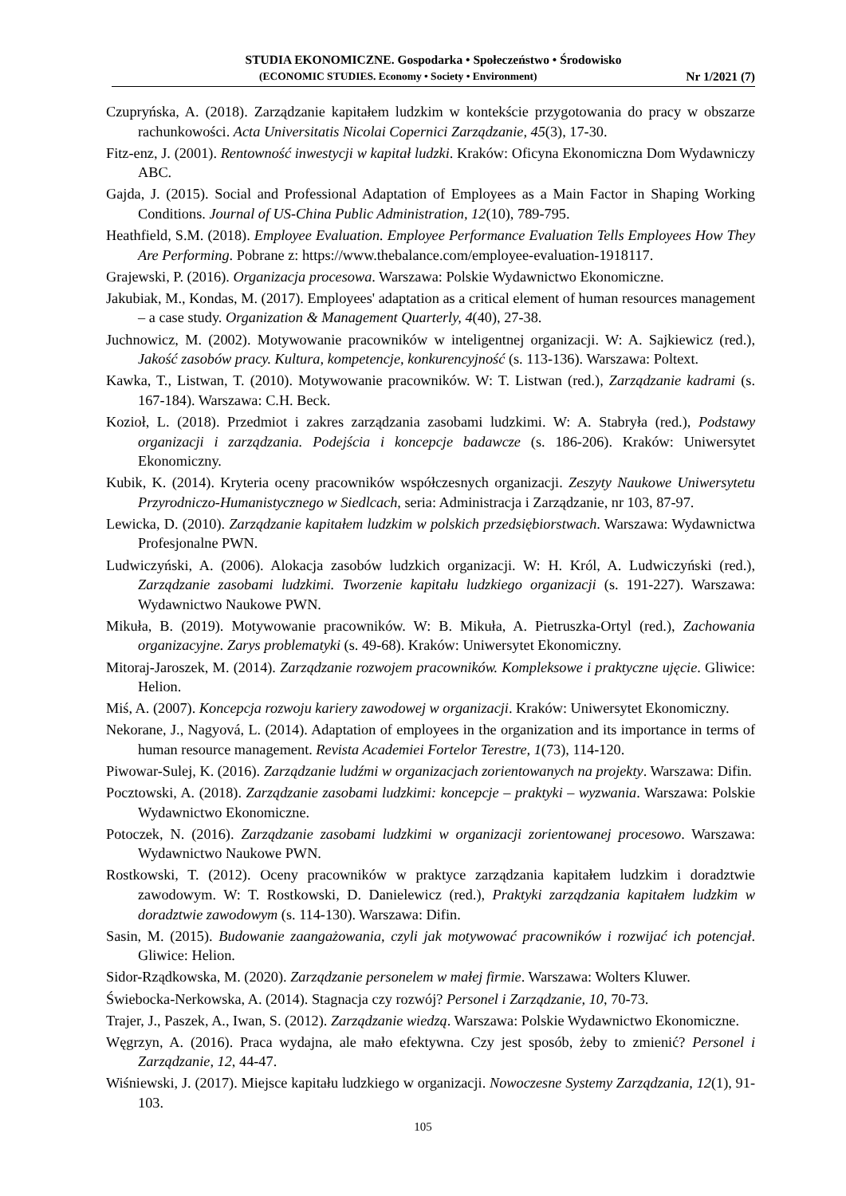STUDIA EKONOMICZNE. Gospodarka • Społeczeństwo • Środowisko
(ECONOMIC STUDIES. Economy • Society • Environment) Nr 1/2021 (7)
Czupryńska, A. (2018). Zarządzanie kapitałem ludzkim w kontekście przygotowania do pracy w obszarze rachunkowości. Acta Universitatis Nicolai Copernici Zarządzanie, 45(3), 17-30.
Fitz-enz, J. (2001). Rentowność inwestycji w kapitał ludzki. Kraków: Oficyna Ekonomiczna Dom Wydawniczy ABC.
Gajda, J. (2015). Social and Professional Adaptation of Employees as a Main Factor in Shaping Working Conditions. Journal of US-China Public Administration, 12(10), 789-795.
Heathfield, S.M. (2018). Employee Evaluation. Employee Performance Evaluation Tells Employees How They Are Performing. Pobrane z: https://www.thebalance.com/employee-evaluation-1918117.
Grajewski, P. (2016). Organizacja procesowa. Warszawa: Polskie Wydawnictwo Ekonomiczne.
Jakubiak, M., Kondas, M. (2017). Employees' adaptation as a critical element of human resources management – a case study. Organization & Management Quarterly, 4(40), 27-38.
Juchnowicz, M. (2002). Motywowanie pracowników w inteligentnej organizacji. W: A. Sajkiewicz (red.), Jakość zasobów pracy. Kultura, kompetencje, konkurencyjność (s. 113-136). Warszawa: Poltext.
Kawka, T., Listwan, T. (2010). Motywowanie pracowników. W: T. Listwan (red.), Zarządzanie kadrami (s. 167-184). Warszawa: C.H. Beck.
Kozioł, L. (2018). Przedmiot i zakres zarządzania zasobami ludzkimi. W: A. Stabryła (red.), Podstawy organizacji i zarządzania. Podejścia i koncepcje badawcze (s. 186-206). Kraków: Uniwersytet Ekonomiczny.
Kubik, K. (2014). Kryteria oceny pracowników współczesnych organizacji. Zeszyty Naukowe Uniwersytetu Przyrodniczo-Humanistycznego w Siedlcach, seria: Administracja i Zarządzanie, nr 103, 87-97.
Lewicka, D. (2010). Zarządzanie kapitałem ludzkim w polskich przedsiębiorstwach. Warszawa: Wydawnictwa Profesjonalne PWN.
Ludwiczyński, A. (2006). Alokacja zasobów ludzkich organizacji. W: H. Król, A. Ludwiczyński (red.), Zarządzanie zasobami ludzkimi. Tworzenie kapitału ludzkiego organizacji (s. 191-227). Warszawa: Wydawnictwo Naukowe PWN.
Mikuła, B. (2019). Motywowanie pracowników. W: B. Mikuła, A. Pietruszka-Ortyl (red.), Zachowania organizacyjne. Zarys problematyki (s. 49-68). Kraków: Uniwersytet Ekonomiczny.
Mitoraj-Jaroszek, M. (2014). Zarządzanie rozwojem pracowników. Kompleksowe i praktyczne ujęcie. Gliwice: Helion.
Miś, A. (2007). Koncepcja rozwoju kariery zawodowej w organizacji. Kraków: Uniwersytet Ekonomiczny.
Nekorane, J., Nagyová, L. (2014). Adaptation of employees in the organization and its importance in terms of human resource management. Revista Academiei Fortelor Terestre, 1(73), 114-120.
Piwowar-Sulej, K. (2016). Zarządzanie ludźmi w organizacjach zorientowanych na projekty. Warszawa: Difin.
Pocztowski, A. (2018). Zarządzanie zasobami ludzkimi: koncepcje – praktyki – wyzwania. Warszawa: Polskie Wydawnictwo Ekonomiczne.
Potoczek, N. (2016). Zarządzanie zasobami ludzkimi w organizacji zorientowanej procesowo. Warszawa: Wydawnictwo Naukowe PWN.
Rostkowski, T. (2012). Oceny pracowników w praktyce zarządzania kapitałem ludzkim i doradztwie zawodowym. W: T. Rostkowski, D. Danielewicz (red.), Praktyki zarządzania kapitałem ludzkim w doradztwie zawodowym (s. 114-130). Warszawa: Difin.
Sasin, M. (2015). Budowanie zaangażowania, czyli jak motywować pracowników i rozwijać ich potencjał. Gliwice: Helion.
Sidor-Rządkowska, M. (2020). Zarządzanie personelem w małej firmie. Warszawa: Wolters Kluwer.
Świebocka-Nerkowska, A. (2014). Stagnacja czy rozwój? Personel i Zarządzanie, 10, 70-73.
Trajer, J., Paszek, A., Iwan, S. (2012). Zarządzanie wiedzą. Warszawa: Polskie Wydawnictwo Ekonomiczne.
Węgrzyn, A. (2016). Praca wydajna, ale mało efektywna. Czy jest sposób, żeby to zmienić? Personel i Zarządzanie, 12, 44-47.
Wiśniewski, J. (2017). Miejsce kapitału ludzkiego w organizacji. Nowoczesne Systemy Zarządzania, 12(1), 91-103.
105